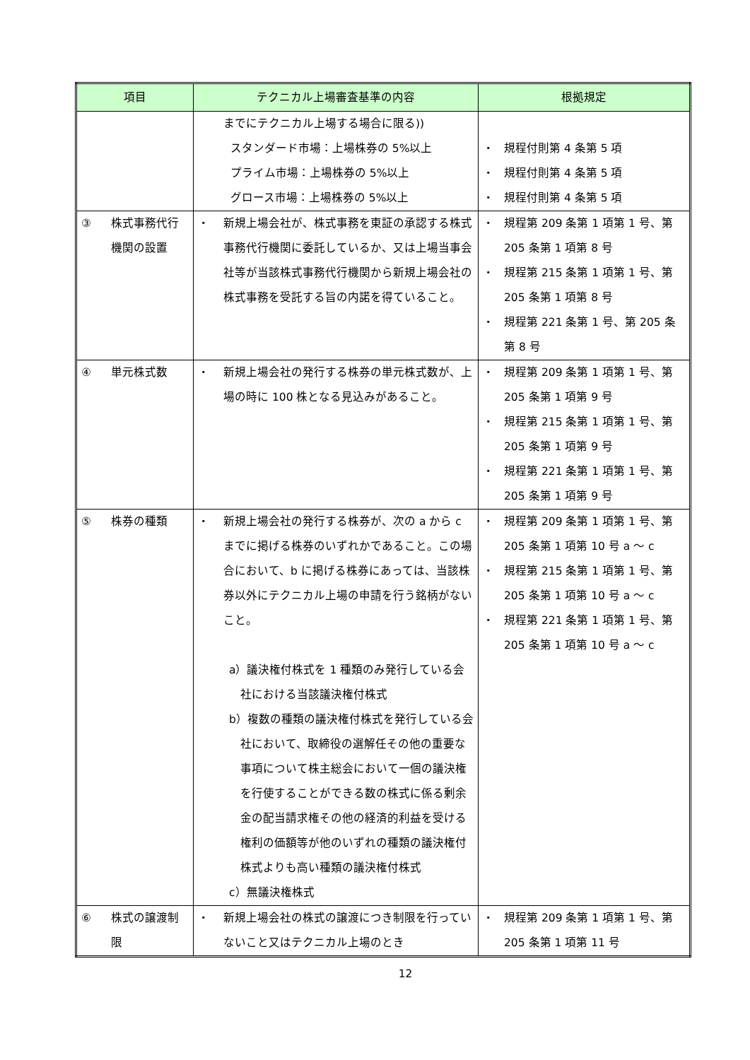| 項目 | テクニカル上場審査基準の内容 | 根拠規定 |
| --- | --- | --- |
| | までにテクニカル上場する場合に限る)) スタンダード市場：上場株券の 5%以上 プライム市場：上場株券の 5%以上 グロース市場：上場株券の 5%以上 | ・ 規程付則第 4 条第 5 項 ・ 規程付則第 4 条第 5 項 ・ 規程付則第 4 条第 5 項 |
| ③ 株式事務代行機関の設置 | ・ 新規上場会社が、株式事務を東証の承認する株式事務代行機関に委託しているか、又は上場当事会社等が当該株式事務代行機関から新規上場会社の株式事務を受託する旨の内諾を得ていること。 | ・ 規程第 209 条第 1 項第 1 号、第 205 条第 1 項第 8 号 ・ 規程第 215 条第 1 項第 1 号、第 205 条第 1 項第 8 号 ・ 規程第 221 条第 1 号、第 205 条第 8 号 |
| ④ 単元株式数 | ・ 新規上場会社の発行する株券の単元株式数が、上場の時に 100 株となる見込みがあること。 | ・ 規程第 209 条第 1 項第 1 号、第 205 条第 1 項第 9 号 ・ 規程第 215 条第 1 項第 1 号、第 205 条第 1 項第 9 号 ・ 規程第 221 条第 1 項第 1 号、第 205 条第 1 項第 9 号 |
| ⑤ 株券の種類 | ・ 新規上場会社の発行する株券が、次の a から c までに掲げる株券のいずれかであること。この場合において、b に掲げる株券にあっては、当該株券以外にテクニカル上場の申請を行う銘柄がないこと。 a）議決権付株式を 1 種類のみ発行している会社における当該議決権付株式 b）複数の種類の議決権付株式を発行している会社において、取締役の選解任その他の重要な事項について株主総会において一個の議決権を行使することができる数の株式に係る剰余金の配当請求権その他の経済的利益を受ける権利の価額等が他のいずれの種類の議決権付株式よりも高い種類の議決権付株式 c）無議決権株式 | ・ 規程第 209 条第 1 項第 1 号、第 205 条第 1 項第 10 号 a ～ c ・ 規程第 215 条第 1 項第 1 号、第 205 条第 1 項第 10 号 a ～ c ・ 規程第 221 条第 1 項第 1 号、第 205 条第 1 項第 10 号 a ～ c |
| ⑥ 株式の譲渡制限 | ・ 新規上場会社の株式の譲渡につき制限を行っていないこと又はテクニカル上場のとき | ・ 規程第 209 条第 1 項第 1 号、第 205 条第 1 項第 11 号 |
12